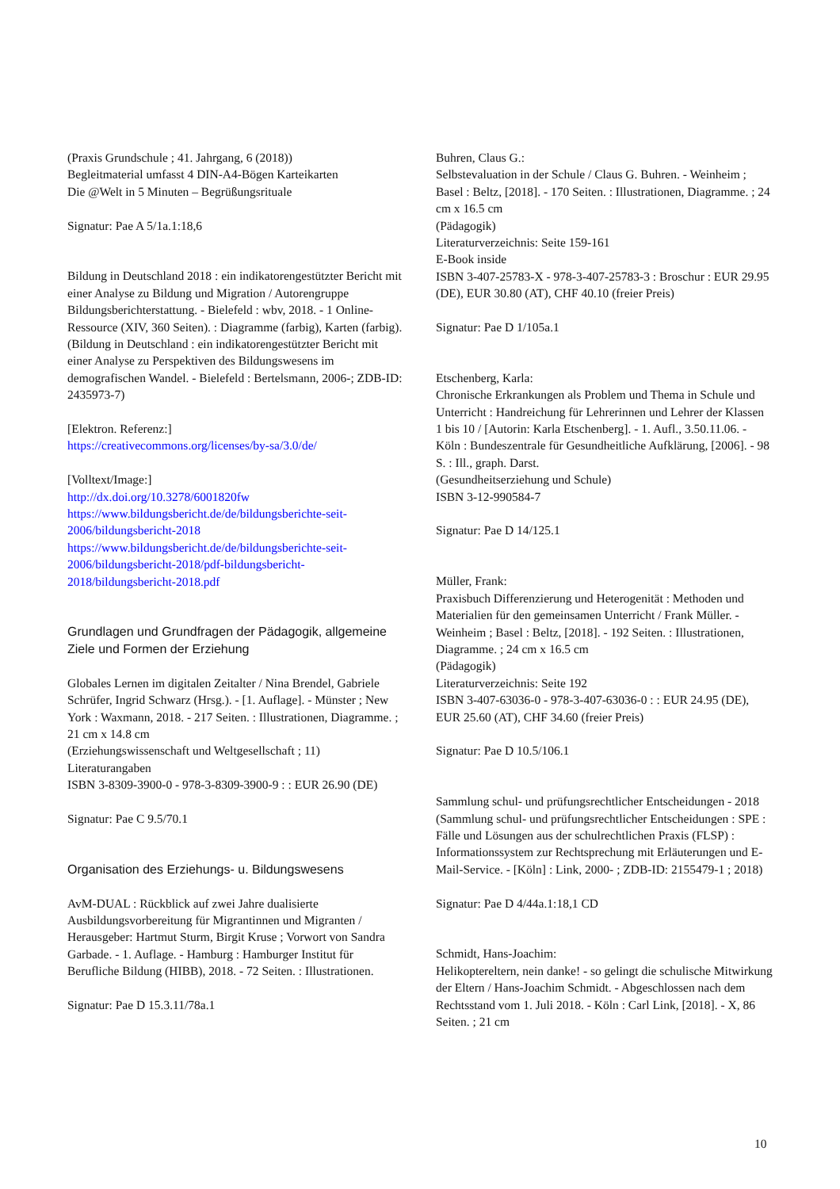(Praxis Grundschule ; 41. Jahrgang, 6 (2018))
Begleitmaterial umfasst 4 DIN-A4-Bögen Karteikarten
Die @Welt in 5 Minuten – Begrüßungsrituale
Signatur: Pae A 5/1a.1:18,6
Bildung in Deutschland 2018 : ein indikatorengestützter Bericht mit einer Analyse zu Bildung und Migration / Autorengruppe Bildungsberichterstattung. - Bielefeld : wbv, 2018. - 1 Online-Ressource (XIV, 360 Seiten). : Diagramme (farbig), Karten (farbig).
(Bildung in Deutschland : ein indikatorengestützter Bericht mit einer Analyse zu Perspektiven des Bildungswesens im demografischen Wandel. - Bielefeld : Bertelsmann, 2006-; ZDB-ID: 2435973-7)
[Elektron. Referenz:]
https://creativecommons.org/licenses/by-sa/3.0/de/
[Volltext/Image:]
http://dx.doi.org/10.3278/6001820fw
https://www.bildungsbericht.de/de/bildungsberichte-seit-2006/bildungsbericht-2018
https://www.bildungsbericht.de/de/bildungsberichte-seit-2006/bildungsbericht-2018/pdf-bildungsbericht-2018/bildungsbericht-2018.pdf
Grundlagen und Grundfragen der Pädagogik, allgemeine Ziele und Formen der Erziehung
Globales Lernen im digitalen Zeitalter / Nina Brendel, Gabriele Schrüfer, Ingrid Schwarz (Hrsg.). - [1. Auflage]. - Münster ; New York : Waxmann, 2018. - 217 Seiten. : Illustrationen, Diagramme. ; 21 cm x 14.8 cm
(Erziehungswissenschaft und Weltgesellschaft ; 11)
Literaturangaben
ISBN 3-8309-3900-0 - 978-3-8309-3900-9 : : EUR 26.90 (DE)
Signatur: Pae C 9.5/70.1
Organisation des Erziehungs- u. Bildungswesens
AvM-DUAL : Rückblick auf zwei Jahre dualisierte Ausbildungsvorbereitung für Migrantinnen und Migranten / Herausgeber: Hartmut Sturm, Birgit Kruse ; Vorwort von Sandra Garbade. - 1. Auflage. - Hamburg : Hamburger Institut für Berufliche Bildung (HIBB), 2018. - 72 Seiten. : Illustrationen.
Signatur: Pae D 15.3.11/78a.1
Buhren, Claus G.:
Selbstevaluation in der Schule / Claus G. Buhren. - Weinheim ; Basel : Beltz, [2018]. - 170 Seiten. : Illustrationen, Diagramme. ; 24 cm x 16.5 cm
(Pädagogik)
Literaturverzeichnis: Seite 159-161
E-Book inside
ISBN 3-407-25783-X - 978-3-407-25783-3 : Broschur : EUR 29.95 (DE), EUR 30.80 (AT), CHF 40.10 (freier Preis)
Signatur: Pae D 1/105a.1
Etschenberg, Karla:
Chronische Erkrankungen als Problem und Thema in Schule und Unterricht : Handreichung für Lehrerinnen und Lehrer der Klassen 1 bis 10 / [Autorin: Karla Etschenberg]. - 1. Aufl., 3.50.11.06. - Köln : Bundeszentrale für Gesundheitliche Aufklärung, [2006]. - 98 S. : Ill., graph. Darst.
(Gesundheitserziehung und Schule)
ISBN 3-12-990584-7
Signatur: Pae D 14/125.1
Müller, Frank:
Praxisbuch Differenzierung und Heterogenität : Methoden und Materialien für den gemeinsamen Unterricht / Frank Müller. - Weinheim ; Basel : Beltz, [2018]. - 192 Seiten. : Illustrationen, Diagramme. ; 24 cm x 16.5 cm
(Pädagogik)
Literaturverzeichnis: Seite 192
ISBN 3-407-63036-0 - 978-3-407-63036-0 : : EUR 24.95 (DE), EUR 25.60 (AT), CHF 34.60 (freier Preis)
Signatur: Pae D 10.5/106.1
Sammlung schul- und prüfungsrechtlicher Entscheidungen - 2018
(Sammlung schul- und prüfungsrechtlicher Entscheidungen : SPE : Fälle und Lösungen aus der schulrechtlichen Praxis (FLSP) : Informationssystem zur Rechtsprechung mit Erläuterungen und E-Mail-Service. - [Köln] : Link, 2000- ; ZDB-ID: 2155479-1 ; 2018)
Signatur: Pae D 4/44a.1:18,1 CD
Schmidt, Hans-Joachim:
Helikoptereltern, nein danke! - so gelingt die schulische Mitwirkung der Eltern / Hans-Joachim Schmidt. - Abgeschlossen nach dem Rechtsstand vom 1. Juli 2018. - Köln : Carl Link, [2018]. - X, 86 Seiten. ; 21 cm
10